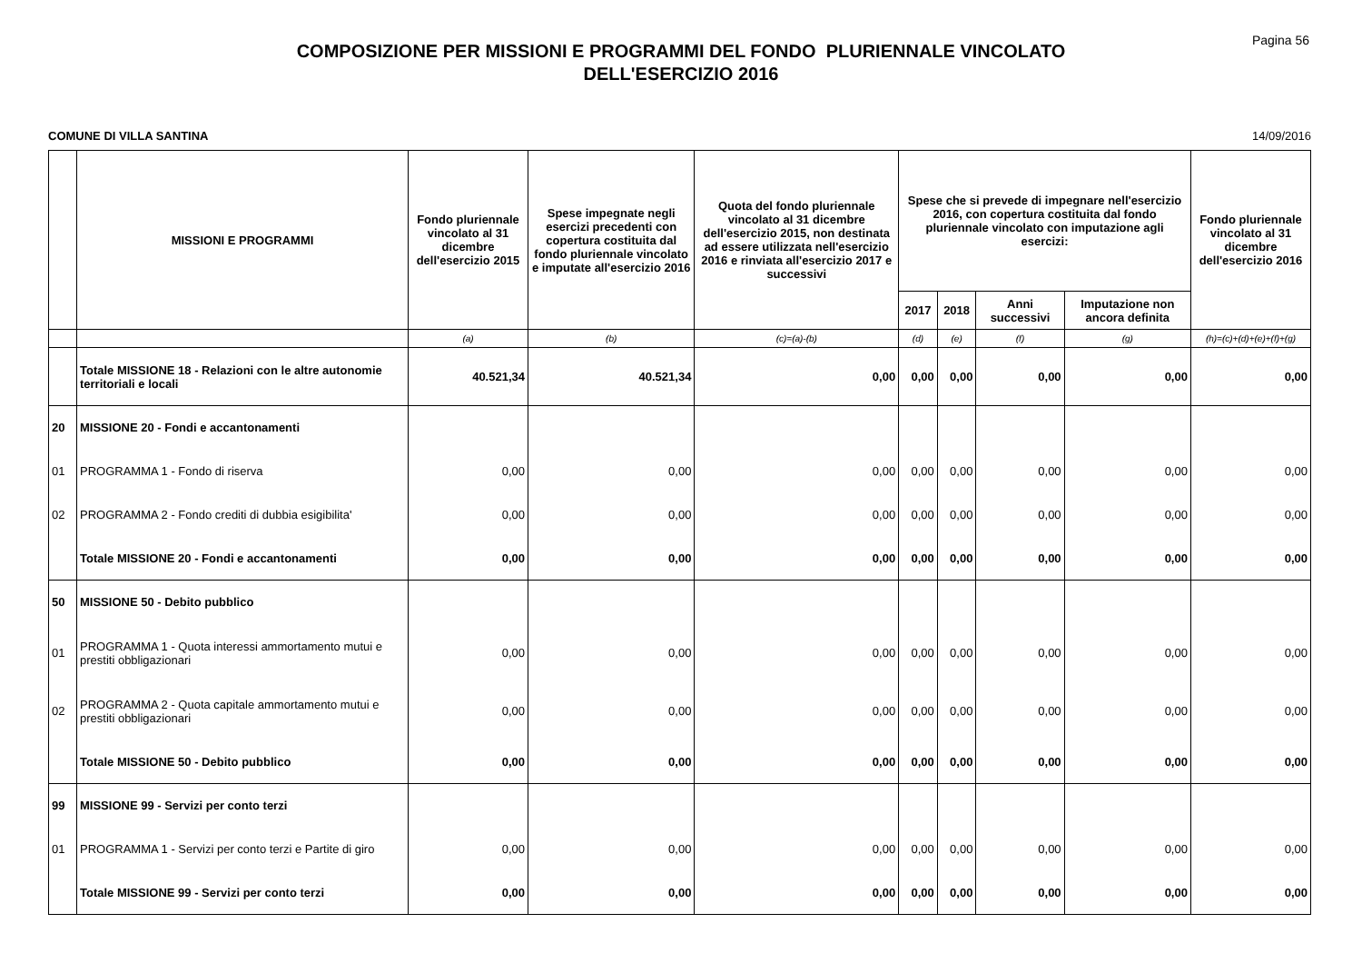Pagina 56
COMPOSIZIONE PER MISSIONI E PROGRAMMI DEL FONDO PLURIENNALE VINCOLATO
DELL'ESERCIZIO 2016
COMUNE DI VILLA SANTINA 14/09/2016
| | MISSIONI E PROGRAMMI | Fondo pluriennale vincolato al 31 dicembre dell'esercizio 2015 | Spese impegnate negli esercizi precedenti con copertura costituita dal fondo pluriennale vincolato e imputate all'esercizio 2016 | Quota del fondo pluriennale vincolato al 31 dicembre dell'esercizio 2015, non destinata ad essere utilizzata nell'esercizio 2016 e rinviata all'esercizio 2017 e successivi | Spese che si prevede di impegnare nell'esercizio 2016, con copertura costituita dal fondo pluriennale vincolato con imputazione agli esercizi: | | | | Fondo pluriennale vincolato al 31 dicembre dell'esercizio 2016 |
| --- | --- | --- | --- | --- | --- | --- | --- | --- | --- |
| | | | | | 2017 | 2018 | Anni successivi | Imputazione non ancora definita | |
| | | (a) | (b) | (c)=(a)-(b) | (d) | (e) | (f) | (g) | (h)=(c)+(d)+(e)+(f)+(g) |
| | Totale MISSIONE 18 - Relazioni con le altre autonomie territoriali e locali | 40.521,34 | 40.521,34 | 0,00 | 0,00 | 0,00 | 0,00 | 0,00 | 0,00 |
| 20 | MISSIONE 20 - Fondi e accantonamenti | | | | | | | | |
| 01 | PROGRAMMA 1 - Fondo di riserva | 0,00 | 0,00 | 0,00 | 0,00 | 0,00 | 0,00 | 0,00 | 0,00 |
| 02 | PROGRAMMA 2 - Fondo crediti di dubbia esigibilita' | 0,00 | 0,00 | 0,00 | 0,00 | 0,00 | 0,00 | 0,00 | 0,00 |
| | Totale MISSIONE 20 - Fondi e accantonamenti | 0,00 | 0,00 | 0,00 | 0,00 | 0,00 | 0,00 | 0,00 | 0,00 |
| 50 | MISSIONE 50 - Debito pubblico | | | | | | | | |
| 01 | PROGRAMMA 1 - Quota interessi ammortamento mutui e prestiti obbligazionari | 0,00 | 0,00 | 0,00 | 0,00 | 0,00 | 0,00 | 0,00 | 0,00 |
| 02 | PROGRAMMA 2 - Quota capitale ammortamento mutui e prestiti obbligazionari | 0,00 | 0,00 | 0,00 | 0,00 | 0,00 | 0,00 | 0,00 | 0,00 |
| | Totale MISSIONE 50 - Debito pubblico | 0,00 | 0,00 | 0,00 | 0,00 | 0,00 | 0,00 | 0,00 | 0,00 |
| 99 | MISSIONE 99 - Servizi per conto terzi | | | | | | | | |
| 01 | PROGRAMMA 1 - Servizi per conto terzi e Partite di giro | 0,00 | 0,00 | 0,00 | 0,00 | 0,00 | 0,00 | 0,00 | 0,00 |
| | Totale MISSIONE 99 - Servizi per conto terzi | 0,00 | 0,00 | 0,00 | 0,00 | 0,00 | 0,00 | 0,00 | 0,00 |